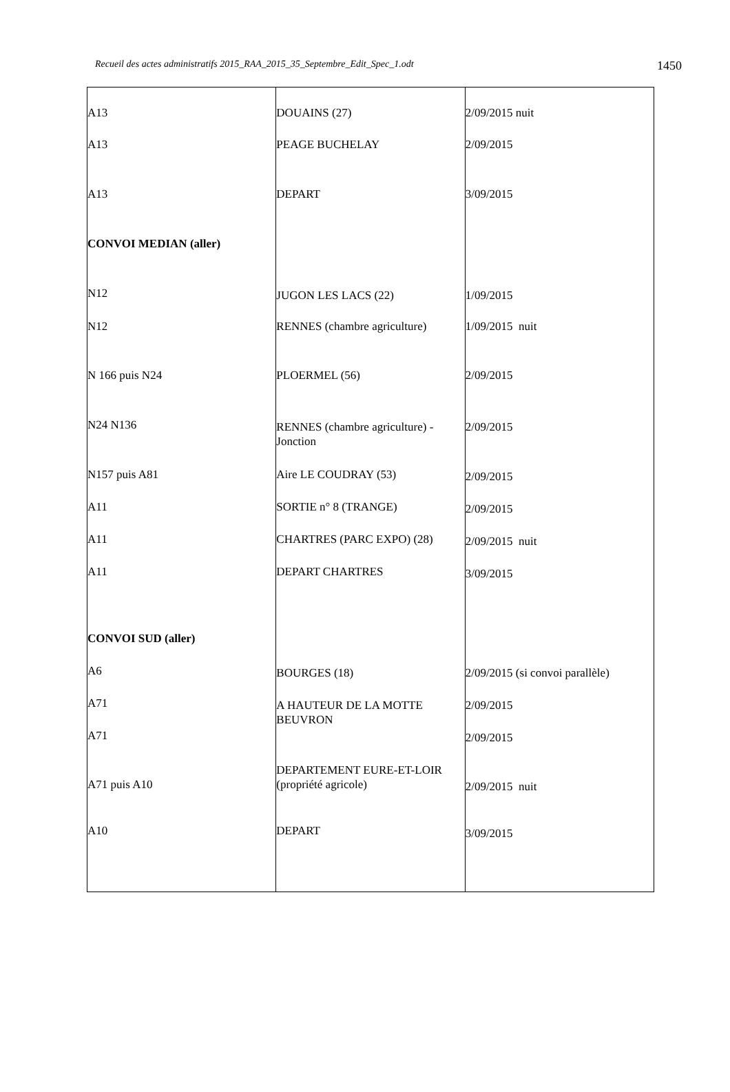Recueil des actes administratifs 2015_RAA_2015_35_Septembre_Edit_Spec_1.odt 1450
| A13 | DOUAINS (27) | 2/09/2015 nuit |
| A13 | PEAGE BUCHELAY | 2/09/2015 |
| A13 | DEPART | 3/09/2015 |
| CONVOI MEDIAN (aller) | | |
| N12 | JUGON LES LACS (22) | 1/09/2015 |
| N12 | RENNES (chambre agriculture) | 1/09/2015 nuit |
| N 166 puis N24 | PLOERMEL (56) | 2/09/2015 |
| N24 N136 | RENNES (chambre agriculture) - Jonction | 2/09/2015 |
| N157 puis A81 | Aire LE COUDRAY (53) | 2/09/2015 |
| A11 | SORTIE n° 8 (TRANGE) | 2/09/2015 |
| A11 | CHARTRES (PARC EXPO) (28) | 2/09/2015 nuit |
| A11 | DEPART CHARTRES | 3/09/2015 |
| CONVOI SUD (aller) | | |
| A6 | BOURGES (18) | 2/09/2015 (si convoi parallèle) |
| A71 | A HAUTEUR DE LA MOTTE BEUVRON | 2/09/2015 |
| A71 | | 2/09/2015 |
| A71 puis A10 | DEPARTEMENT EURE-ET-LOIR (propriété agricole) | 2/09/2015 nuit |
| A10 | DEPART | 3/09/2015 |